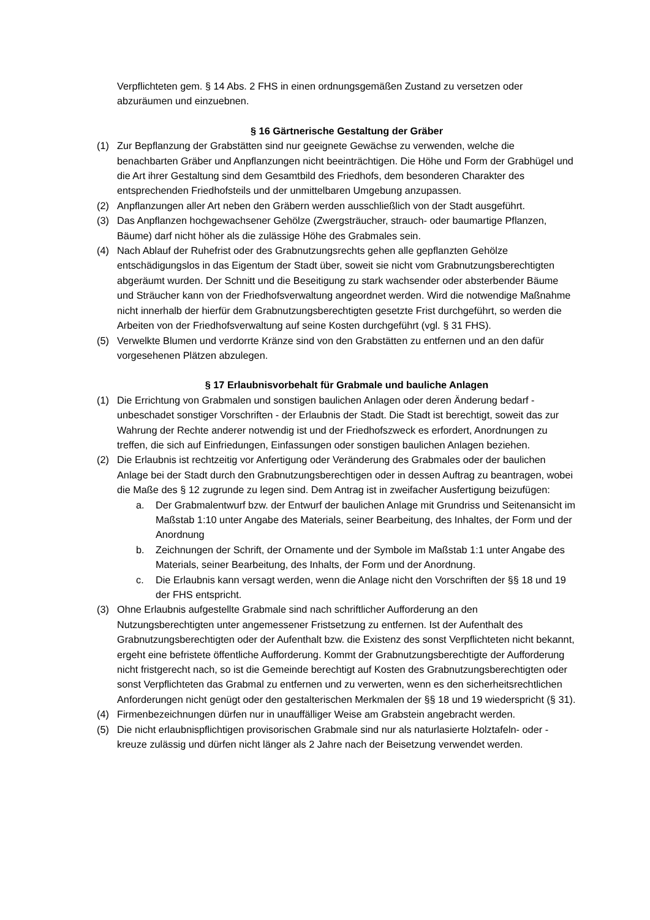Verpflichteten gem. § 14 Abs. 2 FHS in einen ordnungsgemäßen Zustand zu versetzen oder abzuräumen und einzuebnen.
§ 16 Gärtnerische Gestaltung der Gräber
(1) Zur Bepflanzung der Grabstätten sind nur geeignete Gewächse zu verwenden, welche die benachbarten Gräber und Anpflanzungen nicht beeinträchtigen. Die Höhe und Form der Grabhügel und die Art ihrer Gestaltung sind dem Gesamtbild des Friedhofs, dem besonderen Charakter des entsprechenden Friedhofsteils und der unmittelbaren Umgebung anzupassen.
(2) Anpflanzungen aller Art neben den Gräbern werden ausschließlich von der Stadt ausgeführt.
(3) Das Anpflanzen hochgewachsener Gehölze (Zwergsträucher, strauch- oder baumartige Pflanzen, Bäume) darf nicht höher als die zulässige Höhe des Grabmales sein.
(4) Nach Ablauf der Ruhefrist oder des Grabnutzungsrechts gehen alle gepflanzten Gehölze entschädigungslos in das Eigentum der Stadt über, soweit sie nicht vom Grabnutzungsberechtigten abgeräumt wurden. Der Schnitt und die Beseitigung zu stark wachsender oder absterbender Bäume und Sträucher kann von der Friedhofsverwaltung angeordnet werden. Wird die notwendige Maßnahme nicht innerhalb der hierfür dem Grabnutzungsberechtigten gesetzte Frist durchgeführt, so werden die Arbeiten von der Friedhofsverwaltung auf seine Kosten durchgeführt (vgl. § 31 FHS).
(5) Verwelkte Blumen und verdorrte Kränze sind von den Grabstätten zu entfernen und an den dafür vorgesehenen Plätzen abzulegen.
§ 17 Erlaubnisvorbehalt für Grabmale und bauliche Anlagen
(1) Die Errichtung von Grabmalen und sonstigen baulichen Anlagen oder deren Änderung bedarf - unbeschadet sonstiger Vorschriften - der Erlaubnis der Stadt. Die Stadt ist berechtigt, soweit das zur Wahrung der Rechte anderer notwendig ist und der Friedhofszweck es erfordert, Anordnungen zu treffen, die sich auf Einfriedungen, Einfassungen oder sonstigen baulichen Anlagen beziehen.
(2) Die Erlaubnis ist rechtzeitig vor Anfertigung oder Veränderung des Grabmales oder der baulichen Anlage bei der Stadt durch den Grabnutzungsberechtigen oder in dessen Auftrag zu beantragen, wobei die Maße des § 12 zugrunde zu legen sind. Dem Antrag ist in zweifacher Ausfertigung beizufügen:
a. Der Grabmalentwurf bzw. der Entwurf der baulichen Anlage mit Grundriss und Seitenansicht im Maßstab 1:10 unter Angabe des Materials, seiner Bearbeitung, des Inhaltes, der Form und der Anordnung
b. Zeichnungen der Schrift, der Ornamente und der Symbole im Maßstab 1:1 unter Angabe des Materials, seiner Bearbeitung, des Inhalts, der Form und der Anordnung.
c. Die Erlaubnis kann versagt werden, wenn die Anlage nicht den Vorschriften der §§ 18 und 19 der FHS entspricht.
(3) Ohne Erlaubnis aufgestellte Grabmale sind nach schriftlicher Aufforderung an den Nutzungsberechtigten unter angemessener Fristsetzung zu entfernen. Ist der Aufenthalt des Grabnutzungsberechtigten oder der Aufenthalt bzw. die Existenz des sonst Verpflichteten nicht bekannt, ergeht eine befristete öffentliche Aufforderung. Kommt der Grabnutzungsberechtigte der Aufforderung nicht fristgerecht nach, so ist die Gemeinde berechtigt auf Kosten des Grabnutzungsberechtigten oder sonst Verpflichteten das Grabmal zu entfernen und zu verwerten, wenn es den sicherheitsrechtlichen Anforderungen nicht genügt oder den gestalterischen Merkmalen der §§ 18 und 19 wiederspricht (§ 31).
(4) Firmenbezeichnungen dürfen nur in unauffälliger Weise am Grabstein angebracht werden.
(5) Die nicht erlaubnispflichtigen provisorischen Grabmale sind nur als naturlasierte Holztafeln- oder -kreuze zulässig und dürfen nicht länger als 2 Jahre nach der Beisetzung verwendet werden.